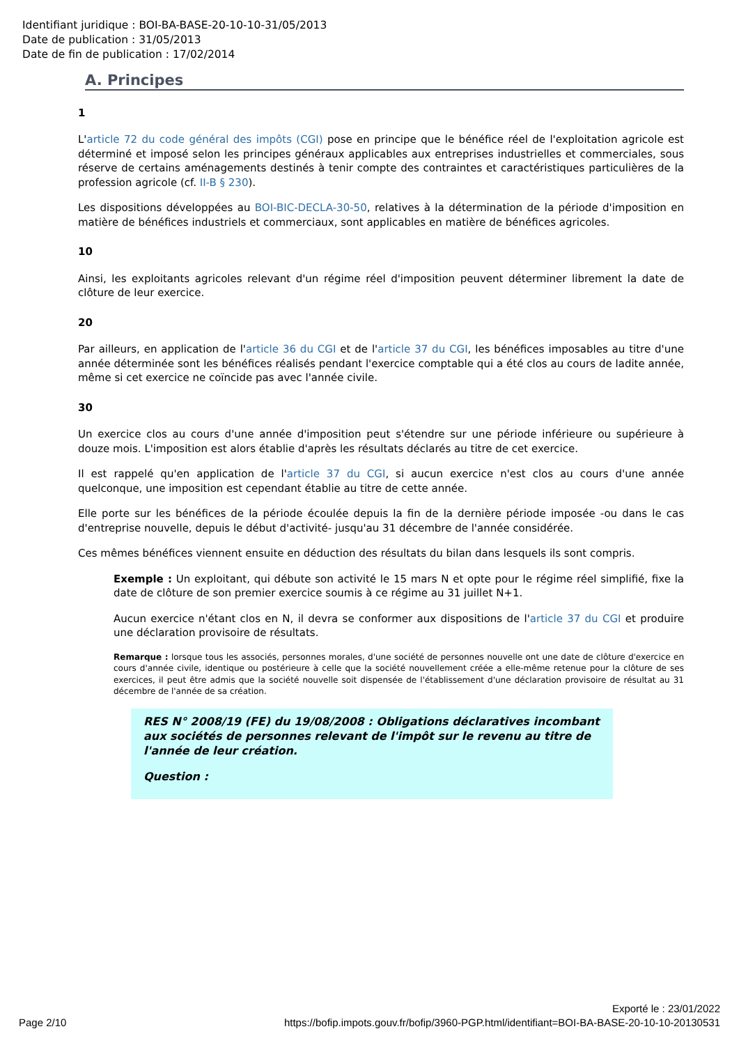Identifiant juridique : BOI-BA-BASE-20-10-10-31/05/2013
Date de publication : 31/05/2013
Date de fin de publication : 17/02/2014
A. Principes
1
L'article 72 du code général des impôts (CGI) pose en principe que le bénéfice réel de l'exploitation agricole est déterminé et imposé selon les principes généraux applicables aux entreprises industrielles et commerciales, sous réserve de certains aménagements destinés à tenir compte des contraintes et caractéristiques particulières de la profession agricole (cf. II-B § 230).
Les dispositions développées au BOI-BIC-DECLA-30-50, relatives à la détermination de la période d'imposition en matière de bénéfices industriels et commerciaux, sont applicables en matière de bénéfices agricoles.
10
Ainsi, les exploitants agricoles relevant d'un régime réel d'imposition peuvent déterminer librement la date de clôture de leur exercice.
20
Par ailleurs, en application de l'article 36 du CGI et de l'article 37 du CGI, les bénéfices imposables au titre d'une année déterminée sont les bénéfices réalisés pendant l'exercice comptable qui a été clos au cours de ladite année, même si cet exercice ne coïncide pas avec l'année civile.
30
Un exercice clos au cours d'une année d'imposition peut s'étendre sur une période inférieure ou supérieure à douze mois. L'imposition est alors établie d'après les résultats déclarés au titre de cet exercice.
Il est rappelé qu'en application de l'article 37 du CGI, si aucun exercice n'est clos au cours d'une année quelconque, une imposition est cependant établie au titre de cette année.
Elle porte sur les bénéfices de la période écoulée depuis la fin de la dernière période imposée -ou dans le cas d'entreprise nouvelle, depuis le début d'activité- jusqu'au 31 décembre de l'année considérée.
Ces mêmes bénéfices viennent ensuite en déduction des résultats du bilan dans lesquels ils sont compris.
Exemple : Un exploitant, qui débute son activité le 15 mars N et opte pour le régime réel simplifié, fixe la date de clôture de son premier exercice soumis à ce régime au 31 juillet N+1.
Aucun exercice n'étant clos en N, il devra se conformer aux dispositions de l'article 37 du CGI et produire une déclaration provisoire de résultats.
Remarque : lorsque tous les associés, personnes morales, d'une société de personnes nouvelle ont une date de clôture d'exercice en cours d'année civile, identique ou postérieure à celle que la société nouvellement créée a elle-même retenue pour la clôture de ses exercices, il peut être admis que la société nouvelle soit dispensée de l'établissement d'une déclaration provisoire de résultat au 31 décembre de l'année de sa création.
RES N° 2008/19 (FE) du 19/08/2008 : Obligations déclaratives incombant aux sociétés de personnes relevant de l'impôt sur le revenu au titre de l'année de leur création.
Question :
Exporté le : 23/01/2022
Page 2/10 https://bofip.impots.gouv.fr/bofip/3960-PGP.html/identifiant=BOI-BA-BASE-20-10-10-20130531